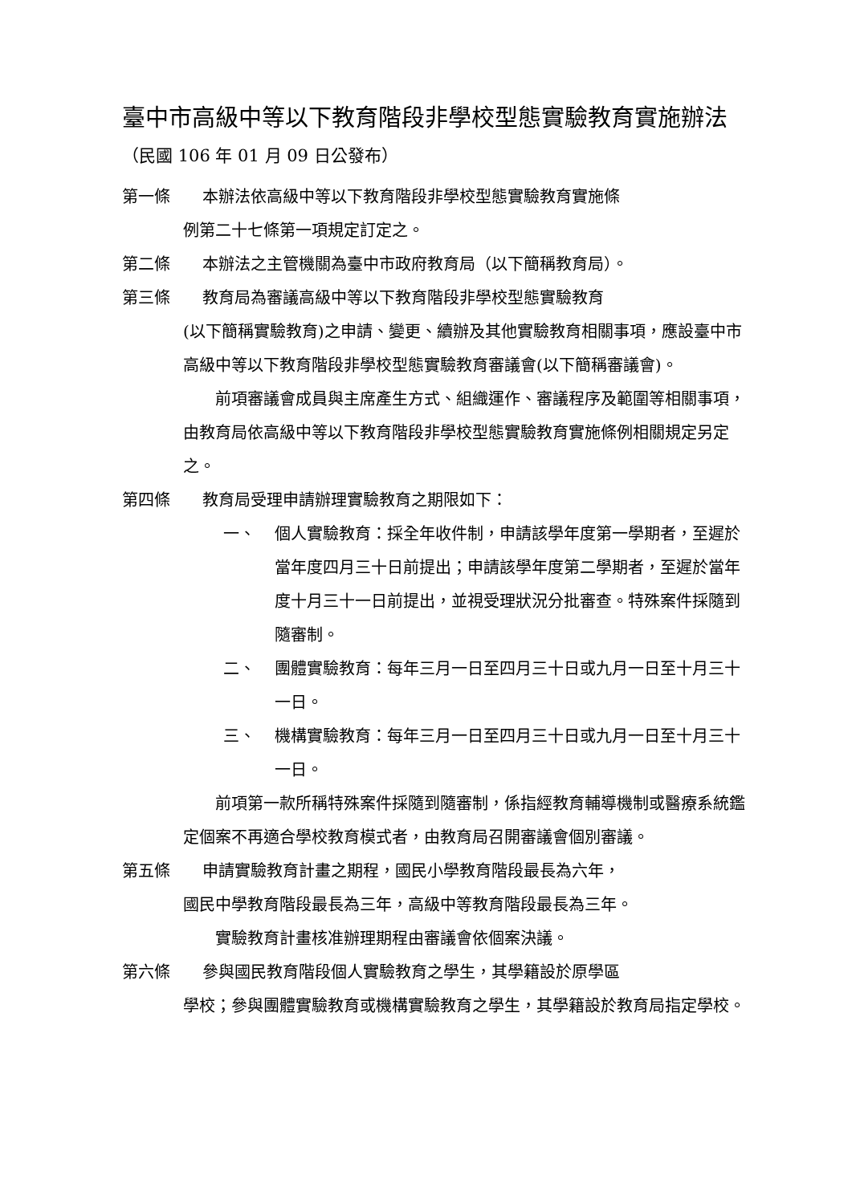臺中市高級中等以下教育階段非學校型態實驗教育實施辦法（民國 106 年 01 月 09 日公發布）
第一條　　本辦法依高級中等以下教育階段非學校型態實驗教育實施條
例第二十七條第一項規定訂定之。
第二條　　本辦法之主管機關為臺中市政府教育局（以下簡稱教育局）。
第三條　　教育局為審議高級中等以下教育階段非學校型態實驗教育
(以下簡稱實驗教育)之申請、變更、續辦及其他實驗教育相關事項，應設臺中市高級中等以下教育階段非學校型態實驗教育審議會(以下簡稱審議會)。
　　前項審議會成員與主席產生方式、組織運作、審議程序及範圍等相關事項，由教育局依高級中等以下教育階段非學校型態實驗教育實施條例相關規定另定之。
第四條　　教育局受理申請辦理實驗教育之期限如下：
一、 個人實驗教育：採全年收件制，申請該學年度第一學期者，至遲於當年度四月三十日前提出；申請該學年度第二學期者，至遲於當年度十月三十一日前提出，並視受理狀況分批審查。特殊案件採隨到隨審制。
二、 團體實驗教育：每年三月一日至四月三十日或九月一日至十月三十一日。
三、 機構實驗教育：每年三月一日至四月三十日或九月一日至十月三十一日。
　　前項第一款所稱特殊案件採隨到隨審制，係指經教育輔導機制或醫療系統鑑定個案不再適合學校教育模式者，由教育局召開審議會個別審議。
第五條　　申請實驗教育計畫之期程，國民小學教育階段最長為六年，
國民中學教育階段最長為三年，高級中等教育階段最長為三年。
　　實驗教育計畫核准辦理期程由審議會依個案決議。
第六條　　參與國民教育階段個人實驗教育之學生，其學籍設於原學區
學校；參與團體實驗教育或機構實驗教育之學生，其學籍設於教育局指定學校。